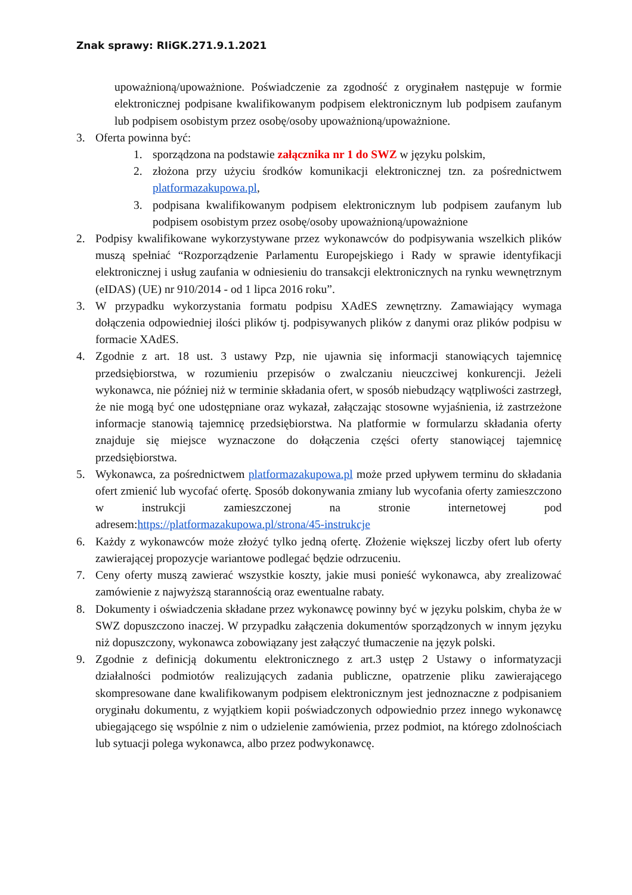Znak sprawy: RIiGK.271.9.1.2021
upoważnioną/upoważnione. Poświadczenie za zgodność z oryginałem następuje w formie elektronicznej podpisane kwalifikowanym podpisem elektronicznym lub podpisem zaufanym lub podpisem osobistym przez osobę/osoby upoważnioną/upoważnione.
3. Oferta powinna być:
1. sporządzona na podstawie załącznika nr 1 do SWZ w języku polskim,
2. złożona przy użyciu środków komunikacji elektronicznej tzn. za pośrednictwem platformazakupowa.pl,
3. podpisana kwalifikowanym podpisem elektronicznym lub podpisem zaufanym lub podpisem osobistym przez osobę/osoby upoważnioną/upoważnione
2. Podpisy kwalifikowane wykorzystywane przez wykonawców do podpisywania wszelkich plików muszą spełniać “Rozporządzenie Parlamentu Europejskiego i Rady w sprawie identyfikacji elektronicznej i usług zaufania w odniesieniu do transakcji elektronicznych na rynku wewnętrznym (eIDAS) (UE) nr 910/2014 - od 1 lipca 2016 roku”.
3. W przypadku wykorzystania formatu podpisu XAdES zewnętrzny. Zamawiający wymaga dołączenia odpowiedniej ilości plików tj. podpisywanych plików z danymi oraz plików podpisu w formacie XAdES.
4. Zgodnie z art. 18 ust. 3 ustawy Pzp, nie ujawnia się informacji stanowiących tajemnicę przedsiębiorstwa, w rozumieniu przepisów o zwalczaniu nieuczciwej konkurencji. Jeżeli wykonawca, nie później niż w terminie składania ofert, w sposób niebudzący wątpliwości zastrzegł, że nie mogą być one udostępniane oraz wykazał, załączając stosowne wyjaśnienia, iż zastrzeżone informacje stanowią tajemnicę przedsiębiorstwa. Na platformie w formularzu składania oferty znajduje się miejsce wyznaczone do dołączenia części oferty stanowiącej tajemnicę przedsiębiorstwa.
5. Wykonawca, za pośrednictwem platformazakupowa.pl może przed upływem terminu do składania ofert zmienić lub wycofać ofertę. Sposób dokonywania zmiany lub wycofania oferty zamieszczono w instrukcji zamieszczonej na stronie internetowej pod adresem:https://platformazakupowa.pl/strona/45-instrukcje
6. Każdy z wykonawców może złożyć tylko jedną ofertę. Złożenie większej liczby ofert lub oferty zawierającej propozycje wariantowe podlegać będzie odrzuceniu.
7. Ceny oferty muszą zawierać wszystkie koszty, jakie musi ponieść wykonawca, aby zrealizować zamówienie z najwyższą starannością oraz ewentualne rabaty.
8. Dokumenty i oświadczenia składane przez wykonawcę powinny być w języku polskim, chyba że w SWZ dopuszczono inaczej. W przypadku załączenia dokumentów sporządzonych w innym języku niż dopuszczony, wykonawca zobowiązany jest załączyć tłumaczenie na język polski.
9. Zgodnie z definicją dokumentu elektronicznego z art.3 ustęp 2 Ustawy o informatyzacji działalności podmiotów realizujących zadania publiczne, opatrzenie pliku zawierającego skompresowane dane kwalifikowanym podpisem elektronicznym jest jednoznaczne z podpisaniem oryginału dokumentu, z wyjątkiem kopii poświadczonych odpowiednio przez innego wykonawcę ubiegającego się wspólnie z nim o udzielenie zamówienia, przez podmiot, na którego zdolnościach lub sytuacji polega wykonawca, albo przez podwykonawcę.